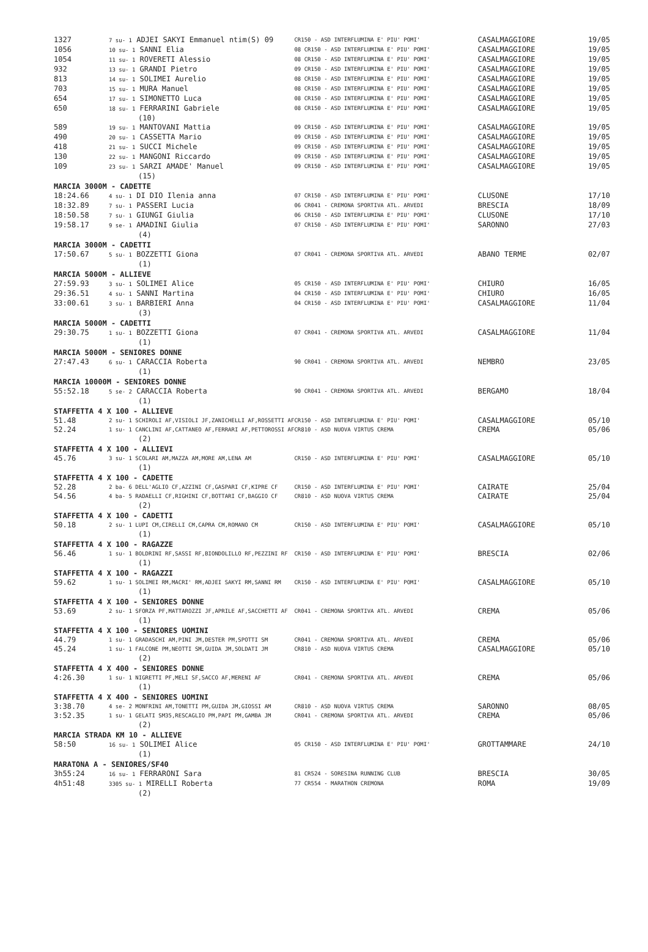| 1327 | 7 su- 1 ADJEI SAKYI Emmanuel ntim(S) 09 | CR150 - ASD INTERFLUMINA E' PIU' POMI' | CASALMAGGIORE | 19/05 |
| 1056 | 10 su- 1 SANNI Elia | 08 CR150 - ASD INTERFLUMINA E' PIU' POMI' | CASALMAGGIORE | 19/05 |
| 1054 | 11 su- 1 ROVERETI Alessio | 08 CR150 - ASD INTERFLUMINA E' PIU' POMI' | CASALMAGGIORE | 19/05 |
| 932 | 13 su- 1 GRANDI Pietro | 09 CR150 - ASD INTERFLUMINA E' PIU' POMI' | CASALMAGGIORE | 19/05 |
| 813 | 14 su- 1 SOLIMEI Aurelio | 08 CR150 - ASD INTERFLUMINA E' PIU' POMI' | CASALMAGGIORE | 19/05 |
| 703 | 15 su- 1 MURA Manuel | 08 CR150 - ASD INTERFLUMINA E' PIU' POMI' | CASALMAGGIORE | 19/05 |
| 654 | 17 su- 1 SIMONETTO Luca | 08 CR150 - ASD INTERFLUMINA E' PIU' POMI' | CASALMAGGIORE | 19/05 |
| 650 | 18 su- 1 FERRARINI Gabriele | 08 CR150 - ASD INTERFLUMINA E' PIU' POMI' | CASALMAGGIORE | 19/05 |
| | (10) | | | |
| 589 | 19 su- 1 MANTOVANI Mattia | 09 CR150 - ASD INTERFLUMINA E' PIU' POMI' | CASALMAGGIORE | 19/05 |
| 490 | 20 su- 1 CASSETTA Mario | 09 CR150 - ASD INTERFLUMINA E' PIU' POMI' | CASALMAGGIORE | 19/05 |
| 418 | 21 su- 1 SUCCI Michele | 09 CR150 - ASD INTERFLUMINA E' PIU' POMI' | CASALMAGGIORE | 19/05 |
| 130 | 22 su- 1 MANGONI Riccardo | 09 CR150 - ASD INTERFLUMINA E' PIU' POMI' | CASALMAGGIORE | 19/05 |
| 109 | 23 su- 1 SARZI AMADE' Manuel | 09 CR150 - ASD INTERFLUMINA E' PIU' POMI' | CASALMAGGIORE | 19/05 |
| | (15) | | | |
| MARCIA 3000M - CADETTE | | | | |
| 18:24.66 | 4 su- 1 DI DIO Ilenia anna | 07 CR150 - ASD INTERFLUMINA E' PIU' POMI' | CLUSONE | 17/10 |
| 18:32.89 | 7 su- 1 PASSERI Lucia | 06 CR041 - CREMONA SPORTIVA ATL. ARVEDI | BRESCIA | 18/09 |
| 18:50.58 | 7 su- 1 GIUNGI Giulia | 06 CR150 - ASD INTERFLUMINA E' PIU' POMI' | CLUSONE | 17/10 |
| 19:58.17 | 9 se- 1 AMADINI Giulia | 07 CR150 - ASD INTERFLUMINA E' PIU' POMI' | SARONNO | 27/03 |
| | (4) | | | |
| MARCIA 3000M - CADETTI | | | | |
| 17:50.67 | 5 su- 1 BOZZETTI Giona | 07 CR041 - CREMONA SPORTIVA ATL. ARVEDI | ABANO TERME | 02/07 |
| | (1) | | | |
| MARCIA 5000M - ALLIEVE | | | | |
| 27:59.93 | 3 su- 1 SOLIMEI Alice | 05 CR150 - ASD INTERFLUMINA E' PIU' POMI' | CHIURO | 16/05 |
| 29:36.51 | 4 su- 1 SANNI Martina | 04 CR150 - ASD INTERFLUMINA E' PIU' POMI' | CHIURO | 16/05 |
| 33:00.61 | 3 su- 1 BARBIERI Anna | 04 CR150 - ASD INTERFLUMINA E' PIU' POMI' | CASALMAGGIORE | 11/04 |
| | (3) | | | |
| MARCIA 5000M - CADETTI | | | | |
| 29:30.75 | 1 su- 1 BOZZETTI Giona | 07 CR041 - CREMONA SPORTIVA ATL. ARVEDI | CASALMAGGIORE | 11/04 |
| | (1) | | | |
| MARCIA 5000M - SENIORES DONNE | | | | |
| 27:47.43 | 6 su- 1 CARACCIA Roberta | 90 CR041 - CREMONA SPORTIVA ATL. ARVEDI | NEMBRO | 23/05 |
| | (1) | | | |
| MARCIA 10000M - SENIORES DONNE | | | | |
| 55:52.18 | 5 se- 2 CARACCIA Roberta | 90 CR041 - CREMONA SPORTIVA ATL. ARVEDI | BERGAMO | 18/04 |
| | (1) | | | |
| STAFFETTA 4 X 100 - ALLIEVE | | | | |
| 51.48 | 2 su- 1 SCHIROLI AF,VISIOLI JF,ZANICHELLI AF,ROSSETTI AF | CR150 - ASD INTERFLUMINA E' PIU' POMI' | CASALMAGGIORE | 05/10 |
| 52.24 | 1 su- 1 CANCLINI AF,CATTANEO AF,FERRARI AF,PETTOROSSI AF | CR810 - ASD NUOVA VIRTUS CREMA | CREMA | 05/06 |
| | (2) | | | |
| STAFFETTA 4 X 100 - ALLIEVI | | | | |
| 45.76 | 3 su- 1 SCOLARI AM,MAZZA AM,MORE AM,LENA AM | CR150 - ASD INTERFLUMINA E' PIU' POMI' | CASALMAGGIORE | 05/10 |
| | (1) | | | |
| STAFFETTA 4 X 100 - CADETTE | | | | |
| 52.28 | 2 ba- 6 DELL'AGLIO CF,AZZINI CF,GASPARI CF,KIPRE CF | CR150 - ASD INTERFLUMINA E' PIU' POMI' | CAIRATE | 25/04 |
| 54.56 | 4 ba- 5 RADAELLI CF,RIGHINI CF,BOTTARI CF,BAGGIO CF | CR810 - ASD NUOVA VIRTUS CREMA | CAIRATE | 25/04 |
| | (2) | | | |
| STAFFETTA 4 X 100 - CADETTI | | | | |
| 50.18 | 2 su- 1 LUPI CM,CIRELLI CM,CAPRA CM,ROMANO CM | CR150 - ASD INTERFLUMINA E' PIU' POMI' | CASALMAGGIORE | 05/10 |
| | (1) | | | |
| STAFFETTA 4 X 100 - RAGAZZE | | | | |
| 56.46 | 1 su- 1 BOLDRINI RF,SASSI RF,BIONDOLILLO RF,PEZZINI RF | CR150 - ASD INTERFLUMINA E' PIU' POMI' | BRESCIA | 02/06 |
| | (1) | | | |
| STAFFETTA 4 X 100 - RAGAZZI | | | | |
| 59.62 | 1 su- 1 SOLIMEI RM,MACRI' RM,ADJEI SAKYI RM,SANNI RM | CR150 - ASD INTERFLUMINA E' PIU' POMI' | CASALMAGGIORE | 05/10 |
| | (1) | | | |
| STAFFETTA 4 X 100 - SENIORES DONNE | | | | |
| 53.69 | 2 su- 1 SFORZA PF,MATTAROZZI JF,APRILE AF,SACCHETTI AF | CR041 - CREMONA SPORTIVA ATL. ARVEDI | CREMA | 05/06 |
| | (1) | | | |
| STAFFETTA 4 X 100 - SENIORES UOMINI | | | | |
| 44.79 | 1 su- 1 GRADASCHI AM,PINI JM,DESTER PM,SPOTTI SM | CR041 - CREMONA SPORTIVA ATL. ARVEDI | CREMA | 05/06 |
| 45.24 | 1 su- 1 FALCONE PM,NEOTTI SM,GUIDA JM,SOLDATI JM | CR810 - ASD NUOVA VIRTUS CREMA | CASALMAGGIORE | 05/10 |
| | (2) | | | |
| STAFFETTA 4 X 400 - SENIORES DONNE | | | | |
| 4:26.30 | 1 su- 1 NIGRETTI PF,MELI SF,SACCO AF,MERENI AF | CR041 - CREMONA SPORTIVA ATL. ARVEDI | CREMA | 05/06 |
| | (1) | | | |
| STAFFETTA 4 X 400 - SENIORES UOMINI | | | | |
| 3:38.70 | 4 se- 2 MONFRINI AM,TONETTI PM,GUIDA JM,GIOSSI AM | CR810 - ASD NUOVA VIRTUS CREMA | SARONNO | 08/05 |
| 3:52.35 | 1 su- 1 GELATI SM35,RESCAGLIO PM,PAPI PM,GAMBA JM | CR041 - CREMONA SPORTIVA ATL. ARVEDI | CREMA | 05/06 |
| | (2) | | | |
| MARCIA STRADA KM 10 - ALLIEVE | | | | |
| 58:50 | 16 su- 1 SOLIMEI Alice | 05 CR150 - ASD INTERFLUMINA E' PIU' POMI' | GROTTAMMARE | 24/10 |
| | (1) | | | |
| MARATONA A - SENIORES/SF40 | | | | |
| 3h55:24 | 16 su- 1 FERRARONI Sara | 81 CR524 - SORESINA RUNNING CLUB | BRESCIA | 30/05 |
| 4h51:48 | 3305 su- 1 MIRELLI Roberta | 77 CR554 - MARATHON CREMONA | ROMA | 19/09 |
| | (2) | | | |